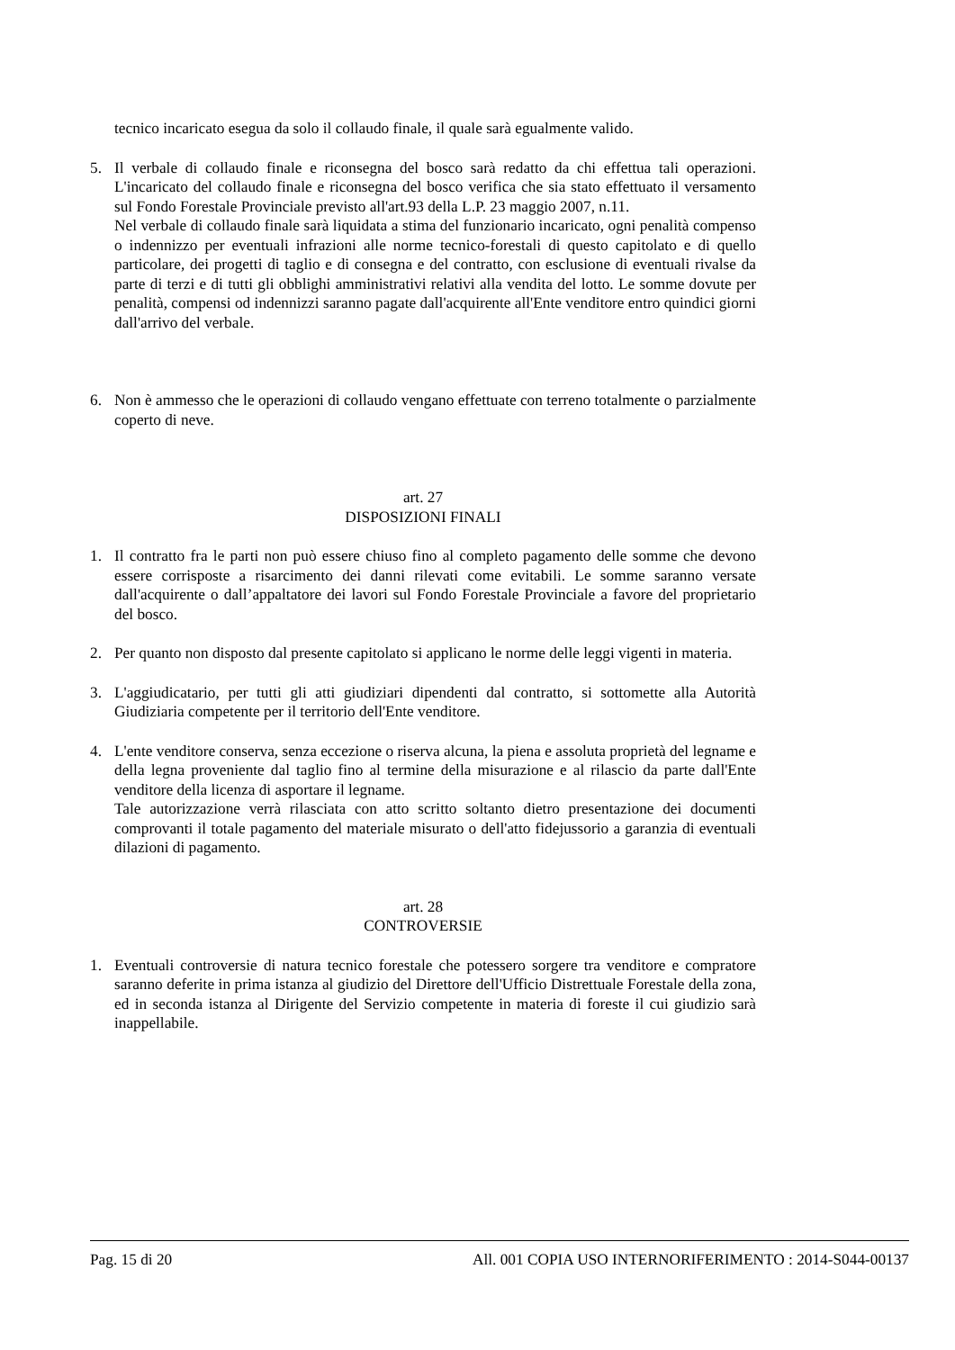tecnico incaricato esegua da solo il collaudo finale, il quale sarà egualmente valido.
5. Il verbale di collaudo finale e riconsegna del bosco sarà redatto da chi effettua tali operazioni. L'incaricato del collaudo finale e riconsegna del bosco verifica che sia stato effettuato il versamento sul Fondo Forestale Provinciale previsto all'art.93 della L.P. 23 maggio 2007, n.11.
Nel verbale di collaudo finale sarà liquidata a stima del funzionario incaricato, ogni penalità compenso o indennizzo per eventuali infrazioni alle norme tecnico-forestali di questo capitolato e di quello particolare, dei progetti di taglio e di consegna e del contratto, con esclusione di eventuali rivalse da parte di terzi e di tutti gli obblighi amministrativi relativi alla vendita del lotto. Le somme dovute per penalità, compensi od indennizzi saranno pagate dall'acquirente all'Ente venditore entro quindici giorni dall'arrivo del verbale.
6. Non è ammesso che le operazioni di collaudo vengano effettuate con terreno totalmente o parzialmente coperto di neve.
art. 27
DISPOSIZIONI FINALI
1. Il contratto fra le parti non può essere chiuso fino al completo pagamento delle somme che devono essere corrisposte a risarcimento dei danni rilevati come evitabili. Le somme saranno versate dall'acquirente o dall’appaltatore dei lavori sul Fondo Forestale Provinciale a favore del proprietario del bosco.
2. Per quanto non disposto dal presente capitolato si applicano le norme delle leggi vigenti in materia.
3. L'aggiudicatario, per tutti gli atti giudiziari dipendenti dal contratto, si sottomette alla Autorità Giudiziaria competente per il territorio dell'Ente venditore.
4. L'ente venditore conserva, senza eccezione o riserva alcuna, la piena e assoluta proprietà del legname e della legna proveniente dal taglio fino al termine della misurazione e al rilascio da parte dall'Ente venditore della licenza di asportare il legname.
Tale autorizzazione verrà rilasciata con atto scritto soltanto dietro presentazione dei documenti comprovanti il totale pagamento del materiale misurato o dell'atto fidejussorio a garanzia di eventuali dilazioni di pagamento.
art. 28
CONTROVERSIE
1. Eventuali controversie di natura tecnico forestale che potessero sorgere tra venditore e compratore saranno deferite in prima istanza al giudizio del Direttore dell'Ufficio Distrettuale Forestale della zona, ed in seconda istanza al Dirigente del Servizio competente in materia di foreste il cui giudizio sarà inappellabile.
Pag. 15 di 20 All. 001 COPIA USO INTERNORIFERIMENTO : 2014-S044-00137